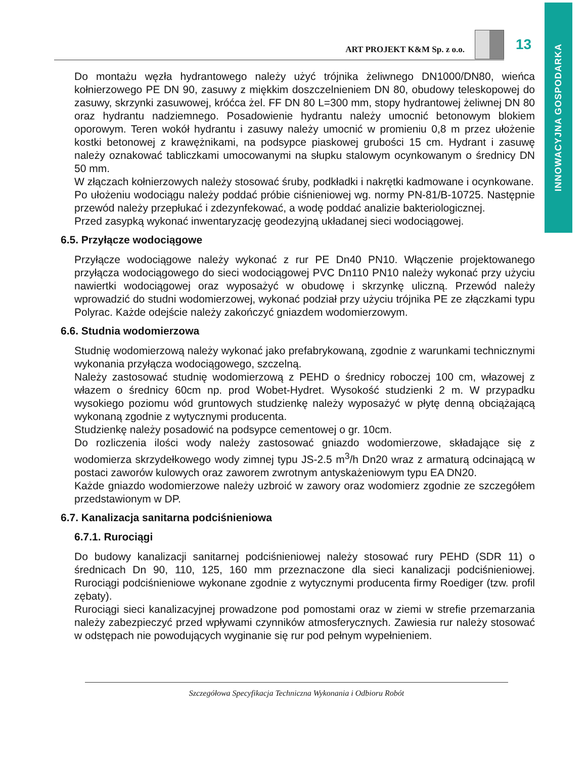INNOWACYJNA GOSPODARKA
ART PROJEKT K&M Sp. z o.o.
13
Do montażu węzła hydrantowego należy użyć trójnika żeliwnego DN1000/DN80, wieńca kołnierzowego PE DN 90, zasuwy z miękkim doszczelnieniem DN 80, obudowy teleskopowej do zasuwy, skrzynki zasuwowej, króćca żel. FF DN 80 L=300 mm, stopy hydrantowej żeliwnej DN 80 oraz hydrantu nadziemnego. Posadowienie hydrantu należy umocnić betonowym blokiem oporowym. Teren wokół hydrantu i zasuwy należy umocnić w promieniu 0,8 m przez ułożenie kostki betonowej z krawężnikami, na podsypce piaskowej grubości 15 cm. Hydrant i zasuwę należy oznakować tabliczkami umocowanymi na słupku stalowym ocynkowanym o średnicy DN 50 mm.
W złączach kołnierzowych należy stosować śruby, podkładki i nakrętki kadmowane i ocynkowane.
Po ułożeniu wodociągu należy poddać próbie ciśnieniowej wg. normy PN-81/B-10725. Następnie przewód należy przepłukać i zdezynfekować, a wodę poddać analizie bakteriologicznej.
Przed zasypką wykonać inwentaryzację geodezyjną układanej sieci wodociągowej.
6.5. Przyłącze wodociągowe
Przyłącze wodociągowe należy wykonać z rur PE Dn40 PN10. Włączenie projektowanego przyłącza wodociągowego do sieci wodociągowej PVC Dn110 PN10 należy wykonać przy użyciu nawiertki wodociągowej oraz wyposażyć w obudowę i skrzynkę uliczną. Przewód należy wprowadzić do studni wodomierzowej, wykonać podział przy użyciu trójnika PE ze złączkami typu Polyrac. Każde odejście należy zakończyć gniazdem wodomierzowym.
6.6. Studnia wodomierzowa
Studnię wodomierzową należy wykonać jako prefabrykowaną, zgodnie z warunkami technicznymi wykonania przyłącza wodociągowego, szczelną.
Należy zastosować studnię wodomierzową z PEHD o średnicy roboczej 100 cm, włazowej z włazem o średnicy 60cm np. prod Wobet-Hydret. Wysokość studzienki 2 m. W przypadku wysokiego poziomu wód gruntowych studzienkę należy wyposażyć w płytę denną obciążającą wykonaną zgodnie z wytycznymi producenta.
Studzienkę należy posadowić na podsypce cementowej o gr. 10cm.
Do rozliczenia ilości wody należy zastosować gniazdo wodomierzowe, składające się z wodomierza skrzydełkowego wody zimnej typu JS-2.5 m<sup>3</sup>/h Dn20 wraz z armaturą odcinającą w postaci zaworów kulowych oraz zaworem zwrotnym antyskażeniowym typu EA DN20.
Każde gniazdo wodomierzowe należy uzbroić w zawory oraz wodomierz zgodnie ze szczegółem przedstawionym w DP.
6.7. Kanalizacja sanitarna podciśnieniowa
6.7.1. Rurociągi
Do budowy kanalizacji sanitarnej podciśnieniowej należy stosować rury PEHD (SDR 11) o średnicach Dn 90, 110, 125, 160 mm przeznaczone dla sieci kanalizacji podciśnieniowej. Rurociągi podciśnieniowe wykonane zgodnie z wytycznymi producenta firmy Roediger (tzw. profil zębaty).
Rurociągi sieci kanalizacyjnej prowadzone pod pomostami oraz w ziemi w strefie przemarzania należy zabezpieczyć przed wpływami czynników atmosferycznych. Zawiesia rur należy stosować w odstępach nie powodujących wyginanie się rur pod pełnym wypełnieniem.
Szczegółowa Specyfikacja Techniczna Wykonania i Odbioru Robót